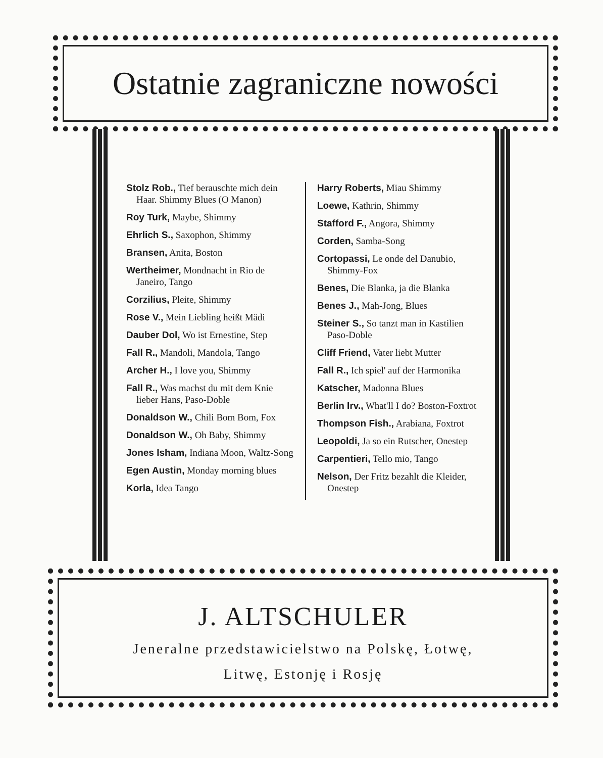Ostatnie zagraniczne nowości
Stolz Rob., Tief berauschte mich dein Haar. Shimmy Blues (O Manon)
Roy Turk, Maybe, Shimmy
Ehrlich S., Saxophon, Shimmy
Bransen, Anita, Boston
Wertheimer, Mondnacht in Rio de Janeiro, Tango
Corzilius, Pleite, Shimmy
Rose V., Mein Liebling heißt Mädi
Dauber Dol, Wo ist Ernestine, Step
Fall R., Mandoli, Mandola, Tango
Archer H., I love you, Shimmy
Fall R., Was machst du mit dem Knie lieber Hans, Paso-Doble
Donaldson W., Chili Bom Bom, Fox
Donaldson W., Oh Baby, Shimmy
Jones Isham, Indiana Moon, Waltz-Song
Egen Austin, Monday morning blues
Korla, Idea Tango
Harry Roberts, Miau Shimmy
Loewe, Kathrin, Shimmy
Stafford F., Angora, Shimmy
Corden, Samba-Song
Cortopassi, Le onde del Danubio, Shimmy-Fox
Benes, Die Blanka, ja die Blanka
Benes J., Mah-Jong, Blues
Steiner S., So tanzt man in Kastilien Paso-Doble
Cliff Friend, Vater liebt Mutter
Fall R., Ich spiel' auf der Harmonika
Katscher, Madonna Blues
Berlin Irv., What'll I do? Boston-Foxtrot
Thompson Fish., Arabiana, Foxtrot
Leopoldi, Ja so ein Rutscher, Onestep
Carpentieri, Tello mio, Tango
Nelson, Der Fritz bezahlt die Kleider, Onestep
J. ALTSCHULER
Jeneralne przedstawicielstwo na Polskę, Łotwę,
Litwę, Estonję i Rosję